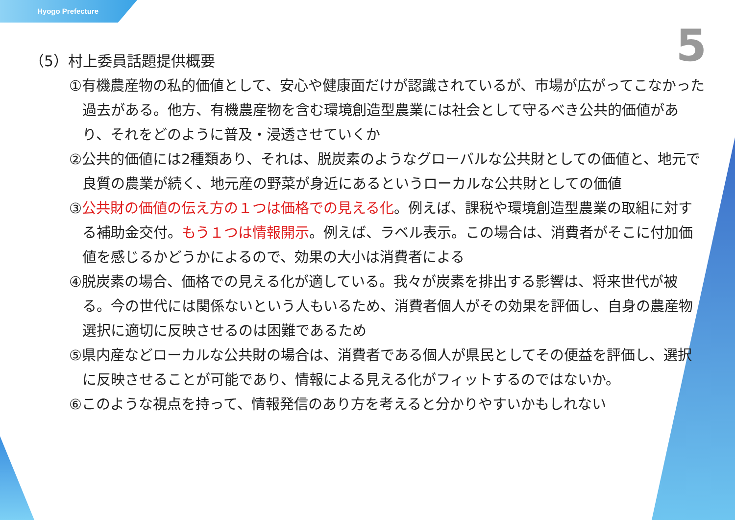Hyogo Prefecture
5
（5）村上委員話題提供概要
①有機農産物の私的価値として、安心や健康面だけが認識されているが、市場が広がってこなかった過去がある。他方、有機農産物を含む環境創造型農業には社会として守るべき公共的価値があり、それをどのように普及・浸透させていくか
②公共的価値には2種類あり、それは、脱炭素のようなグローバルな公共財としての価値と、地元で良質の農業が続く、地元産の野菜が身近にあるというローカルな公共財としての価値
③公共財の価値の伝え方の１つは価格での見える化。例えば、課税や環境創造型農業の取組に対する補助金交付。もう１つは情報開示。例えば、ラベル表示。この場合は、消費者がそこに付加価値を感じるかどうかによるので、効果の大小は消費者による
④脱炭素の場合、価格での見える化が適している。我々が炭素を排出する影響は、将来世代が被る。今の世代には関係ないという人もいるため、消費者個人がその効果を評価し、自身の農産物選択に適切に反映させるのは困難であるため
⑤県内産などローカルな公共財の場合は、消費者である個人が県民としてその便益を評価し、選択に反映させることが可能であり、情報による見える化がフィットするのではないか。
⑥このような視点を持って、情報発信のあり方を考えると分かりやすいかもしれない